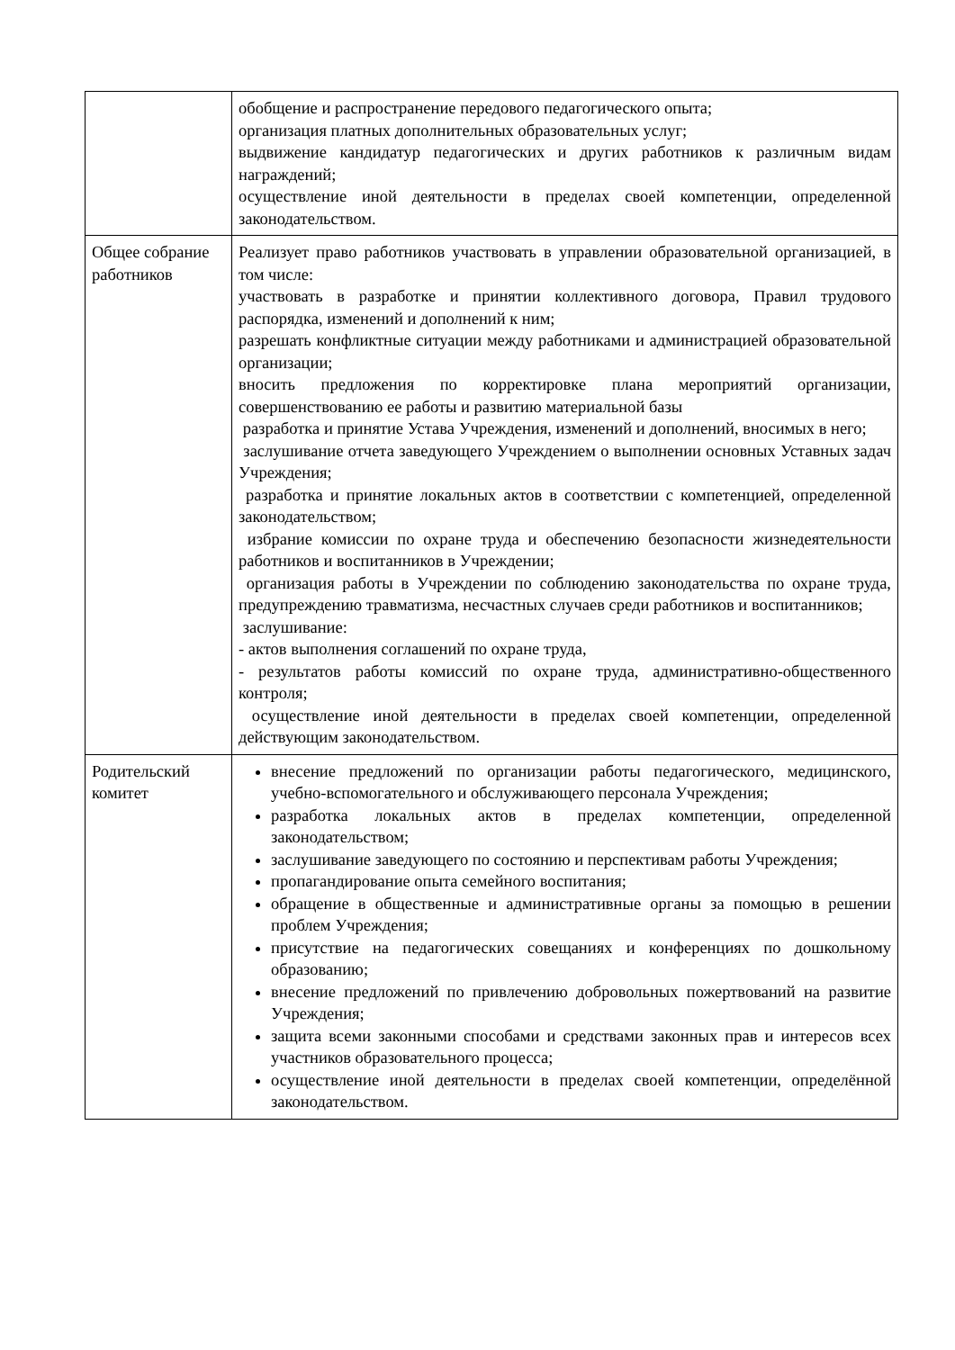| | обобщение и распространение передового педагогического опыта; организация платных дополнительных образовательных услуг; выдвижение кандидатур педагогических и других работников к различным видам награждений; осуществление иной деятельности в пределах своей компетенции, определенной законодательством. |
| Общее собрание работников | Реализует право работников участвовать в управлении образовательной организацией, в том числе: участвовать в разработке и принятии коллективного договора, Правил трудового распорядка, изменений и дополнений к ним; разрешать конфликтные ситуации между работниками и администрацией образовательной организации; вносить предложения по корректировке плана мероприятий организации, совершенствованию ее работы и развитию материальной базы разработка и принятие Устава Учреждения, изменений и дополнений, вносимых в него; заслушивание отчета заведующего Учреждением о выполнении основных Уставных задач Учреждения; разработка и принятие локальных актов в соответствии с компетенцией, определенной законодательством; избрание комиссии по охране труда и обеспечению безопасности жизнедеятельности работников и воспитанников в Учреждении; организация работы в Учреждении по соблюдению законодательства по охране труда, предупреждению травматизма, несчастных случаев среди работников и воспитанников; заслушивание: - актов выполнения соглашений по охране труда, - результатов работы комиссий по охране труда, административно-общественного контроля; осуществление иной деятельности в пределах своей компетенции, определенной действующим законодательством. |
| Родительский комитет | внесение предложений по организации работы педагогического, медицинского, учебно-вспомогательного и обслуживающего персонала Учреждения; разработка локальных актов в пределах компетенции, определенной законодательством; заслушивание заведующего по состоянию и перспективам работы Учреждения; пропагандирование опыта семейного воспитания; обращение в общественные и административные органы за помощью в решении проблем Учреждения; присутствие на педагогических совещаниях и конференциях по дошкольному образованию; внесение предложений по привлечению добровольных пожертвований на развитие Учреждения; защита всеми законными способами и средствами законных прав и интересов всех участников образовательного процесса; осуществление иной деятельности в пределах своей компетенции, определённой законодательством. |